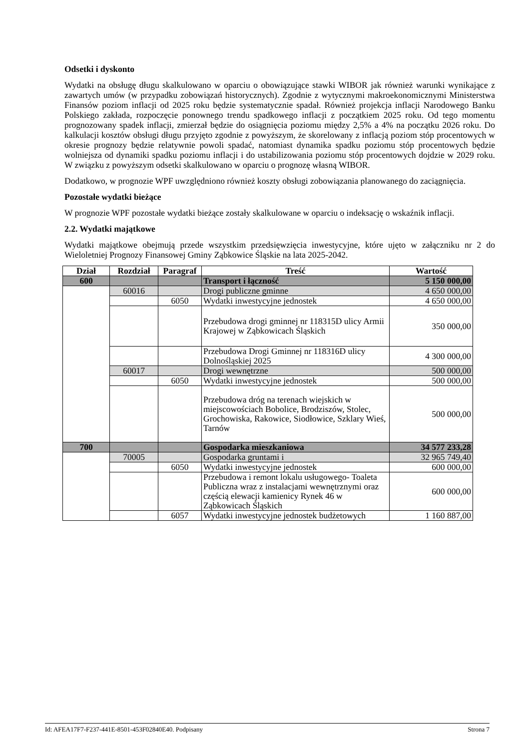Odsetki i dyskonto
Wydatki na obsługę długu skalkulowano w oparciu o obowiązujące stawki WIBOR jak również warunki wynikające z zawartych umów (w przypadku zobowiązań historycznych). Zgodnie z wytycznymi makroekonomicznymi Ministerstwa Finansów poziom inflacji od 2025 roku będzie systematycznie spadał. Również projekcja inflacji Narodowego Banku Polskiego zakłada, rozpoczęcie ponownego trendu spadkowego inflacji z początkiem 2025 roku. Od tego momentu prognozowany spadek inflacji, zmierzał będzie do osiągnięcia poziomu między 2,5% a 4% na początku 2026 roku. Do kalkulacji kosztów obsługi długu przyjęto zgodnie z powyższym, że skorelowany z inflacją poziom stóp procentowych w okresie prognozy będzie relatywnie powoli spadać, natomiast dynamika spadku poziomu stóp procentowych będzie wolniejsza od dynamiki spadku poziomu inflacji i do ustabilizowania poziomu stóp procentowych dojdzie w 2029 roku. W związku z powyższym odsetki skalkulowano w oparciu o prognozę własną WIBOR.
Dodatkowo, w prognozie WPF uwzględniono również koszty obsługi zobowiązania planowanego do zaciągnięcia.
Pozostałe wydatki bieżące
W prognozie WPF pozostałe wydatki bieżące zostały skalkulowane w oparciu o indeksację o wskaźnik inflacji.
2.2. Wydatki majątkowe
Wydatki majątkowe obejmują przede wszystkim przedsięwzięcia inwestycyjne, które ujęto w załączniku nr 2 do Wieloletniej Prognozy Finansowej Gminy Ząbkowice Śląskie na lata 2025-2042.
| Dział | Rozdział | Paragraf | Treść | Wartość |
| --- | --- | --- | --- | --- |
| 600 | | | Transport i łączność | 5 150 000,00 |
| | 60016 | | Drogi publiczne gminne | 4 650 000,00 |
| | | 6050 | Wydatki inwestycyjne jednostek | 4 650 000,00 |
| | | | Przebudowa drogi gminnej nr 118315D ulicy Armii Krajowej w Ząbkowicach Śląskich | 350 000,00 |
| | | | Przebudowa Drogi Gminnej nr 118316D ulicy Dolnośląskiej 2025 | 4 300 000,00 |
| | 60017 | | Drogi wewnętrzne | 500 000,00 |
| | | 6050 | Wydatki inwestycyjne jednostek | 500 000,00 |
| | | | Przebudowa dróg na terenach wiejskich w miejscowościach Bobolice, Brodziszów, Stolec, Grochowiska, Rakowice, Siodłowice, Szklary Wieś, Tarnów | 500 000,00 |
| 700 | | | Gospodarka mieszkaniowa | 34 577 233,28 |
| | 70005 | | Gospodarka gruntami i | 32 965 749,40 |
| | | 6050 | Wydatki inwestycyjne jednostek | 600 000,00 |
| | | | Przebudowa i remont lokalu usługowego- Toaleta Publiczna wraz z instalacjami wewnętrznymi oraz częścią elewacji kamienicy Rynek 46 w Ząbkowicach Śląskich | 600 000,00 |
| | | 6057 | Wydatki inwestycyjne jednostek budżetowych | 1 160 887,00 |
Id: AFEA17F7-F237-441E-8501-453F02840E40. Podpisany Strona 7